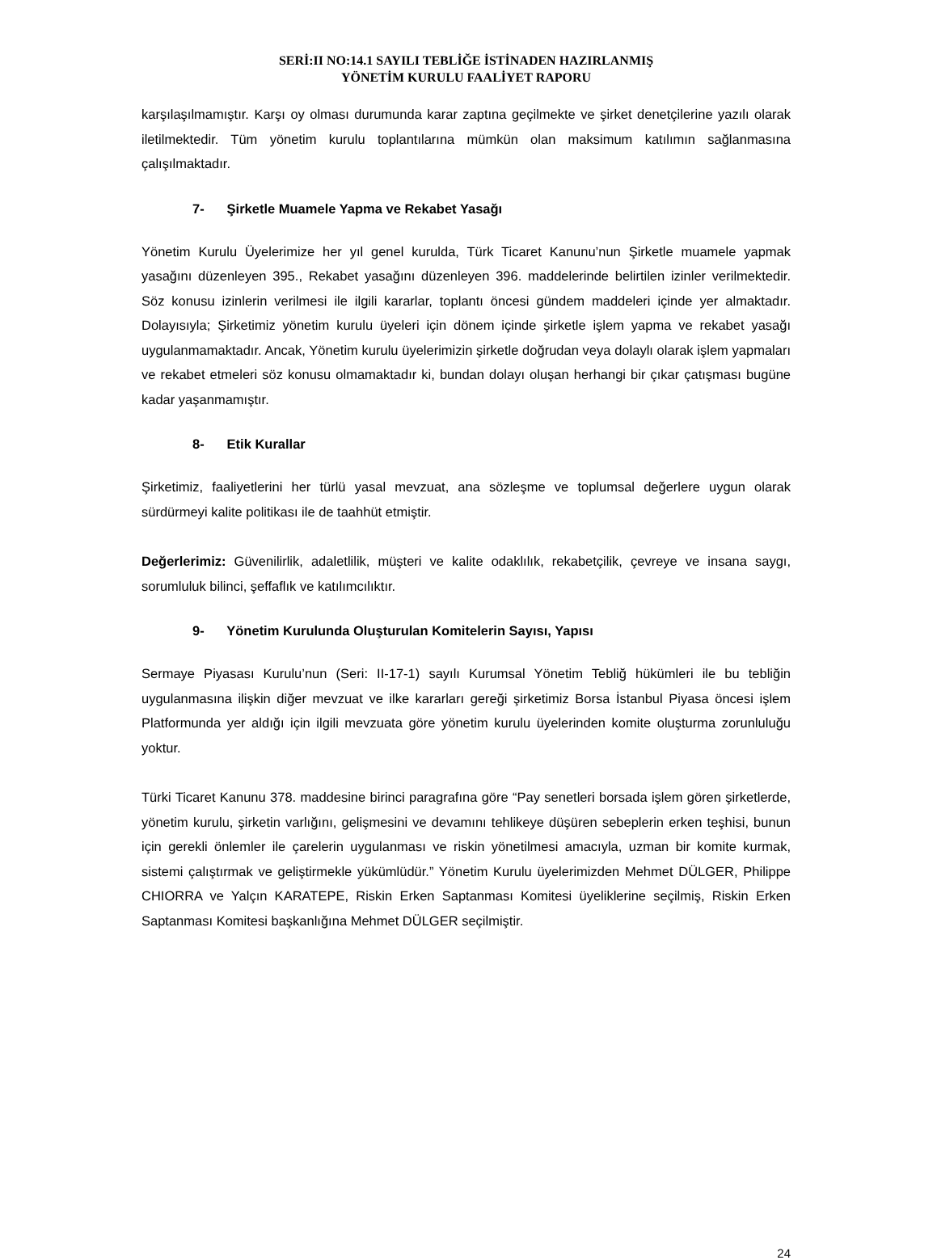SERİ:II NO:14.1 SAYILI TEBLİĞE İSTİNADEN HAZIRLANMIŞ
YÖNETİM KURULU FAALİYET RAPORU
karşılaşılmamıştır. Karşı oy olması durumunda karar zaptına geçilmekte ve şirket denetçilerine yazılı olarak iletilmektedir. Tüm yönetim kurulu toplantılarına mümkün olan maksimum katılımın sağlanmasına çalışılmaktadır.
7- Şirketle Muamele Yapma ve Rekabet Yasağı
Yönetim Kurulu Üyelerimize her yıl genel kurulda, Türk Ticaret Kanunu’nun Şirketle muamele yapmak yasağını düzenleyen 395., Rekabet yasağını düzenleyen 396. maddelerinde belirtilen izinler verilmektedir. Söz konusu izinlerin verilmesi ile ilgili kararlar, toplantı öncesi gündem maddeleri içinde yer almaktadır. Dolayısıyla; Şirketimiz yönetim kurulu üyeleri için dönem içinde şirketle işlem yapma ve rekabet yasağı uygulanmamaktadır. Ancak, Yönetim kurulu üyelerimizin şirketle doğrudan veya dolaylı olarak işlem yapmaları ve rekabet etmeleri söz konusu olmamaktadır ki, bundan dolayı oluşan herhangi bir çıkar çatışması bugüne kadar yaşanmamıştır.
8- Etik Kurallar
Şirketimiz, faaliyetlerini her türlü yasal mevzuat, ana sözleşme ve toplumsal değerlere uygun olarak sürdürmeyi kalite politikası ile de taahhüt etmiştir.
Değerlerimiz: Güvenilirlik, adaletlilik, müşteri ve kalite odaklılık, rekabetçilik, çevreye ve insana saygı, sorumluluk bilinci, şeffaflık ve katılımcılıktır.
9- Yönetim Kurulunda Oluşturulan Komitelerin Sayısı, Yapısı
Sermaye Piyasası Kurulu’nun (Seri: II-17-1) sayılı Kurumsal Yönetim Tebliğ hükümleri ile bu tebliğin uygulanmasına ilişkin diğer mevzuat ve ilke kararları gereği şirketimiz Borsa İstanbul Piyasa öncesi işlem Platformunda yer aldığı için ilgili mevzuata göre yönetim kurulu üyelerinden komite oluşturma zorunluluğu yoktur.
Türki Ticaret Kanunu 378. maddesine birinci paragrafına göre “Pay senetleri borsada işlem gören şirketlerde, yönetim kurulu, şirketin varlığını, gelişmesini ve devamını tehlikeye düşüren sebeplerin erken teşhisi, bunun için gerekli önlemler ile çarelerin uygulanması ve riskin yönetilmesi amacıyla, uzman bir komite kurmak, sistemi çalıştırmak ve geliştirmekle yükümlüdür.” Yönetim Kurulu üyelerimizden Mehmet DÜLGER, Philippe CHIORRA ve Yalçın KARATEPE, Riskin Erken Saptanması Komitesi üyeliklerine seçilmiş, Riskin Erken Saptanması Komitesi başkanlığına Mehmet DÜLGER seçilmiştir.
24